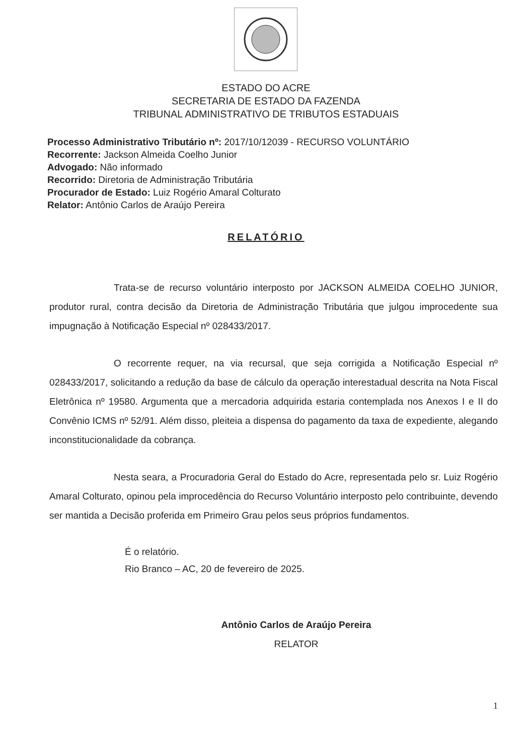ESTADO DO ACRE
SECRETARIA DE ESTADO DA FAZENDA
TRIBUNAL ADMINISTRATIVO DE TRIBUTOS ESTADUAIS
Processo Administrativo Tributário nº: 2017/10/12039 - RECURSO VOLUNTÁRIO
Recorrente: Jackson Almeida Coelho Junior
Advogado: Não informado
Recorrido: Diretoria de Administração Tributária
Procurador de Estado: Luiz Rogério Amaral Colturato
Relator: Antônio Carlos de Araújo Pereira
RELATÓRIO
Trata-se de recurso voluntário interposto por JACKSON ALMEIDA COELHO JUNIOR, produtor rural, contra decisão da Diretoria de Administração Tributária que julgou improcedente sua impugnação à Notificação Especial nº 028433/2017.
O recorrente requer, na via recursal, que seja corrigida a Notificação Especial nº 028433/2017, solicitando a redução da base de cálculo da operação interestadual descrita na Nota Fiscal Eletrônica nº 19580. Argumenta que a mercadoria adquirida estaria contemplada nos Anexos I e II do Convênio ICMS nº 52/91. Além disso, pleiteia a dispensa do pagamento da taxa de expediente, alegando inconstitucionalidade da cobrança.
Nesta seara, a Procuradoria Geral do Estado do Acre, representada pelo sr. Luiz Rogério Amaral Colturato, opinou pela improcedência do Recurso Voluntário interposto pelo contribuinte, devendo ser mantida a Decisão proferida em Primeiro Grau pelos seus próprios fundamentos.
É o relatório.
Rio Branco – AC, 20 de fevereiro de 2025.
Antônio Carlos de Araújo Pereira
RELATOR
1